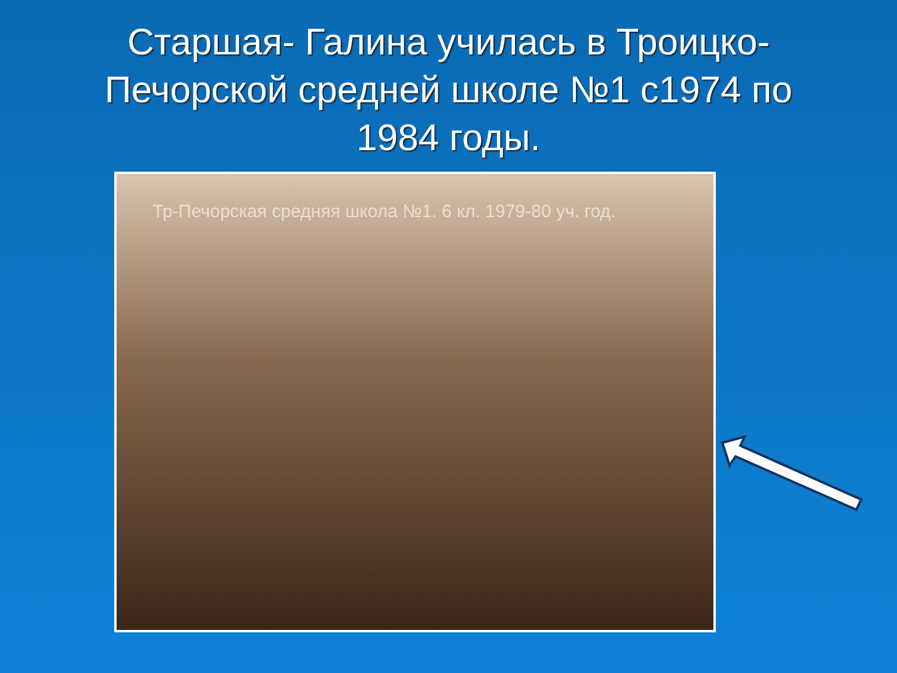Старшая- Галина училась в Троицко-Печорской средней школе №1 с1974 по 1984 годы.
Тр-Печорская средняя школа №1. 6 кл. 1979-80 уч. год.